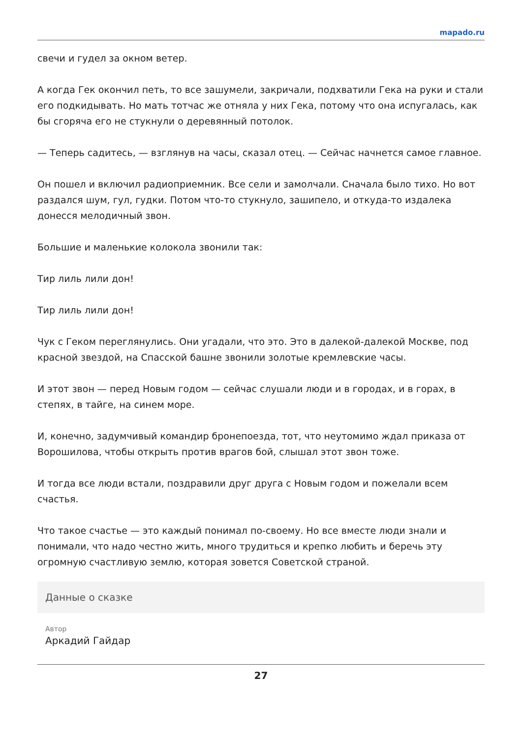mapado.ru
свечи и гудел за окном ветер.
А когда Гек окончил петь, то все зашумели, закричали, подхватили Гека на руки и стали его подкидывать. Но мать тотчас же отняла у них Гека, потому что она испугалась, как бы сгоряча его не стукнули о деревянный потолок.
— Теперь садитесь, — взглянув на часы, сказал отец. — Сейчас начнется самое главное.
Он пошел и включил радиоприемник. Все сели и замолчали. Сначала было тихо. Но вот раздался шум, гул, гудки. Потом что-то стукнуло, зашипело, и откуда-то издалека донесся мелодичный звон.
Большие и маленькие колокола звонили так:
Тир лиль лили дон!
Тир лиль лили дон!
Чук с Геком переглянулись. Они угадали, что это. Это в далекой-далекой Москве, под красной звездой, на Спасской башне звонили золотые кремлевские часы.
И этот звон — перед Новым годом — сейчас слушали люди и в городах, и в горах, в степях, в тайге, на синем море.
И, конечно, задумчивый командир бронепоезда, тот, что неутомимо ждал приказа от Ворошилова, чтобы открыть против врагов бой, слышал этот звон тоже.
И тогда все люди встали, поздравили друг друга с Новым годом и пожелали всем счастья.
Что такое счастье — это каждый понимал по-своему. Но все вместе люди знали и понимали, что надо честно жить, много трудиться и крепко любить и беречь эту огромную счастливую землю, которая зовется Советской страной.
Данные о сказке
Автор
Аркадий Гайдар
27